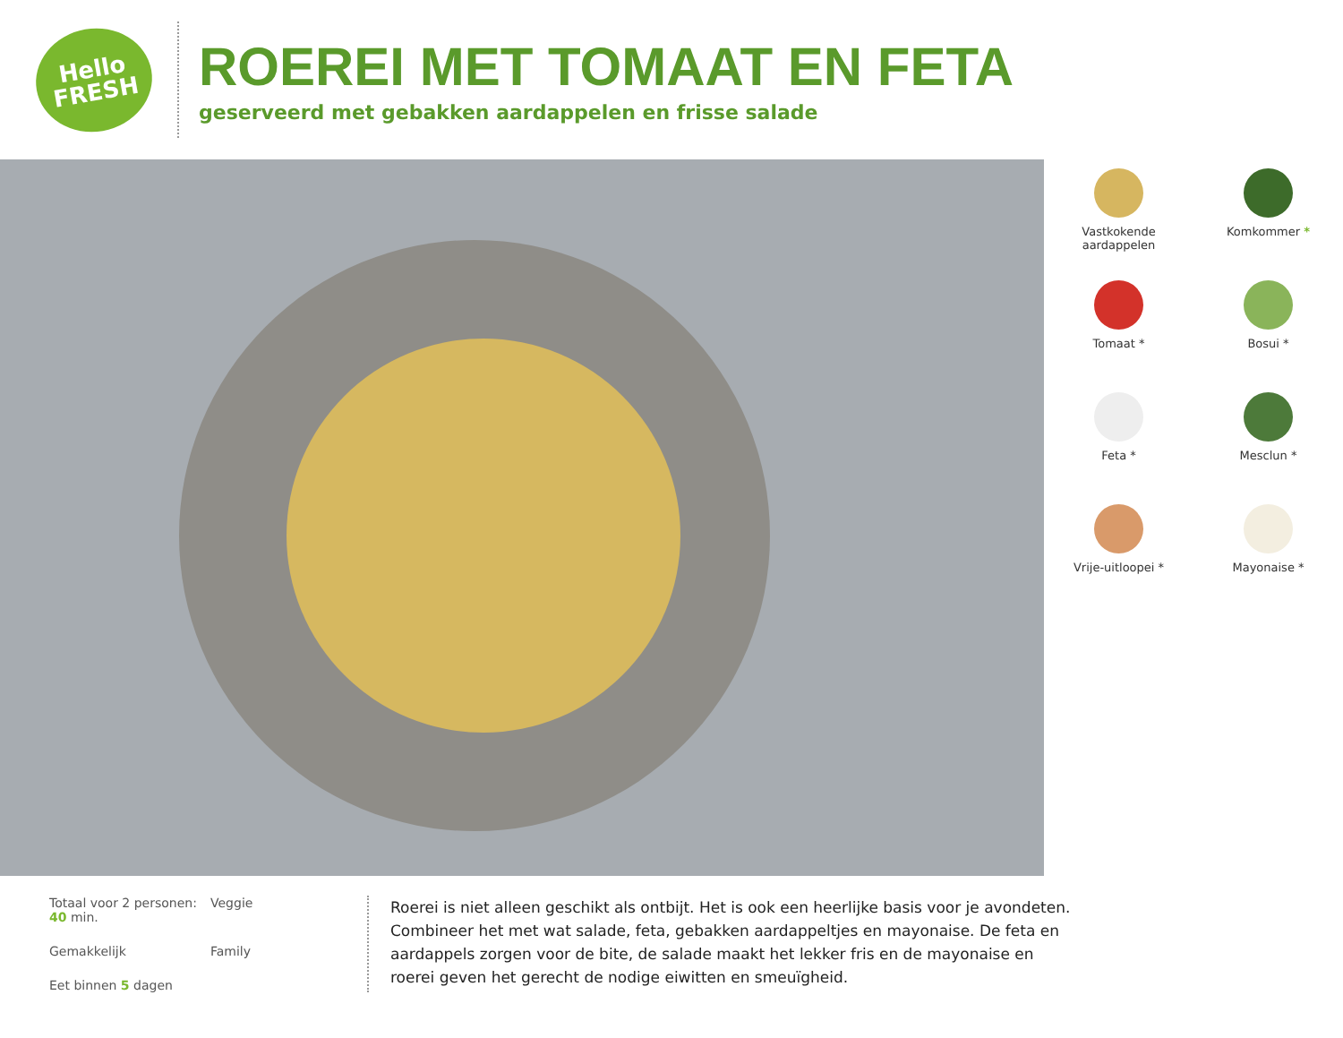Hello
FRESH
ROEREI MET TOMAAT EN FETA
geserveerd met gebakken aardappelen en frisse salade
Vastkokende aardappelen
Komkommer *
Tomaat *
Bosui *
Feta *
Mesclun *
Vrije-uitloopei *
Mayonaise *
Totaal voor 2 personen:
40 min.
Veggie
Gemakkelijk
Family
Eet binnen 5 dagen
Roerei is niet alleen geschikt als ontbijt. Het is ook een heerlijke basis voor je avondeten. Combineer het met wat salade, feta, gebakken aardappeltjes en mayonaise. De feta en aardappels zorgen voor de bite, de salade maakt het lekker fris en de mayonaise en roerei geven het gerecht de nodige eiwitten en smeuïgheid.